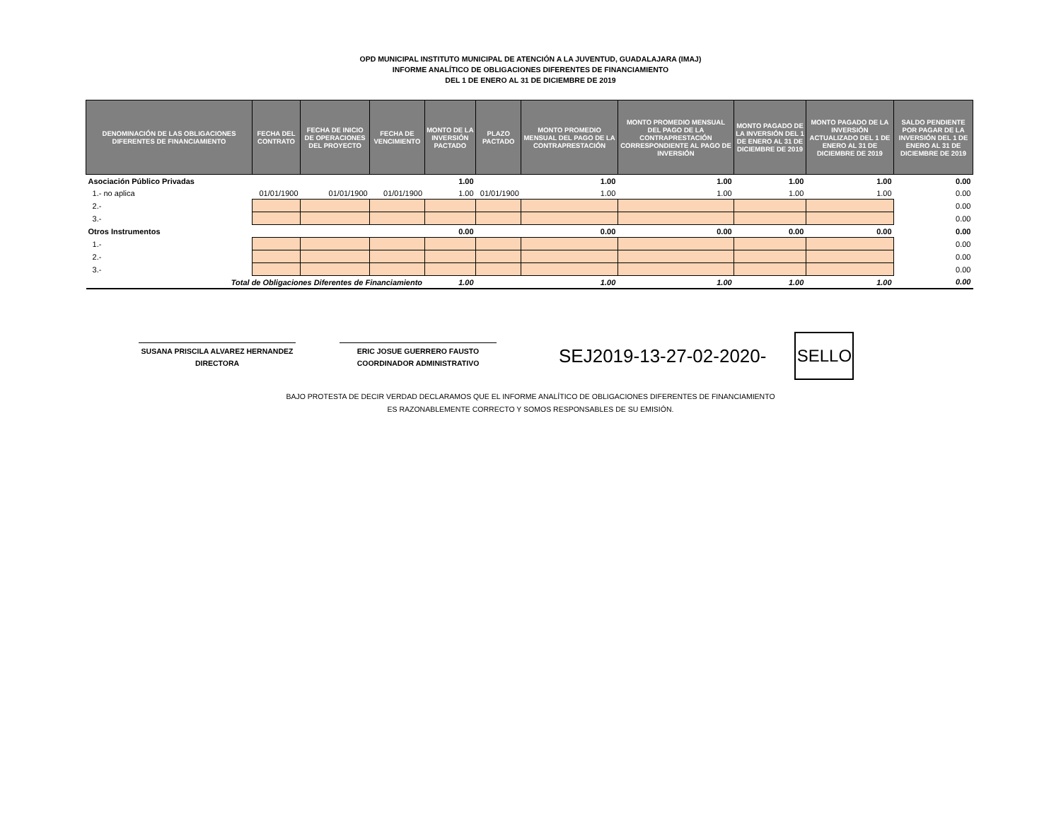OPD MUNICIPAL INSTITUTO MUNICIPAL DE ATENCIÓN A LA JUVENTUD, GUADALAJARA (IMAJ)
INFORME ANALÍTICO DE OBLIGACIONES DIFERENTES DE FINANCIAMIENTO
DEL 1 DE ENERO AL 31 DE DICIEMBRE DE 2019
| DENOMINACIÓN DE LAS OBLIGACIONES DIFERENTES DE FINANCIAMIENTO | FECHA DEL CONTRATO | FECHA DE INICIO DE OPERACIONES DEL PROYECTO | FECHA DE VENCIMIENTO | MONTO DE LA INVERSIÓN PACTADO | PLAZO PACTADO | MONTO PROMEDIO MENSUAL DEL PAGO DE LA CONTRAPRESTACIÓN | MONTO PROMEDIO MENSUAL DEL PAGO DE LA CONTRAPRESTACIÓN CORRESPONDIENTE AL PAGO DE INVERSIÓN | MONTO PAGADO DE LA INVERSIÓN DEL 1 DE ENERO AL 31 DE DICIEMBRE DE 2019 | MONTO PAGADO DE LA INVERSIÓN ACTUALIZADO DEL 1 DE ENERO AL 31 DE DICIEMBRE DE 2019 | SALDO PENDIENTE POR PAGAR DE LA INVERSIÓN DEL 1 DE ENERO AL 31 DE DICIEMBRE DE 2019 |
| --- | --- | --- | --- | --- | --- | --- | --- | --- | --- | --- |
| Asociación Público Privadas | | | | 1.00 | | 1.00 | 1.00 | 1.00 | 1.00 | 0.00 |
| 1.- no aplica | 01/01/1900 | 01/01/1900 | 01/01/1900 | 1.00 | 01/01/1900 | 1.00 | 1.00 | 1.00 | 1.00 | 0.00 |
| 2.- | | | | | | | | | | 0.00 |
| 3.- | | | | | | | | | | 0.00 |
| Otros Instrumentos | | | | 0.00 | | 0.00 | 0.00 | 0.00 | 0.00 | 0.00 |
| 1.- | | | | | | | | | | 0.00 |
| 2.- | | | | | | | | | | 0.00 |
| 3.- | | | | | | | | | | 0.00 |
| Total de Obligaciones Diferentes de Financiamiento | | | | 1.00 | | 1.00 | 1.00 | 1.00 | 1.00 | 0.00 |
SUSANA PRISCILA ALVAREZ HERNANDEZ
DIRECTORA
ERIC JOSUE GUERRERO FAUSTO
COORDINADOR ADMINISTRATIVO
SEJ2019-13-27-02-2020-
SELLO
BAJO PROTESTA DE DECIR VERDAD DECLARAMOS QUE EL INFORME ANALÍTICO DE OBLIGACIONES DIFERENTES DE FINANCIAMIENTO
ES RAZONABLEMENTE CORRECTO Y SOMOS RESPONSABLES DE SU EMISIÓN.